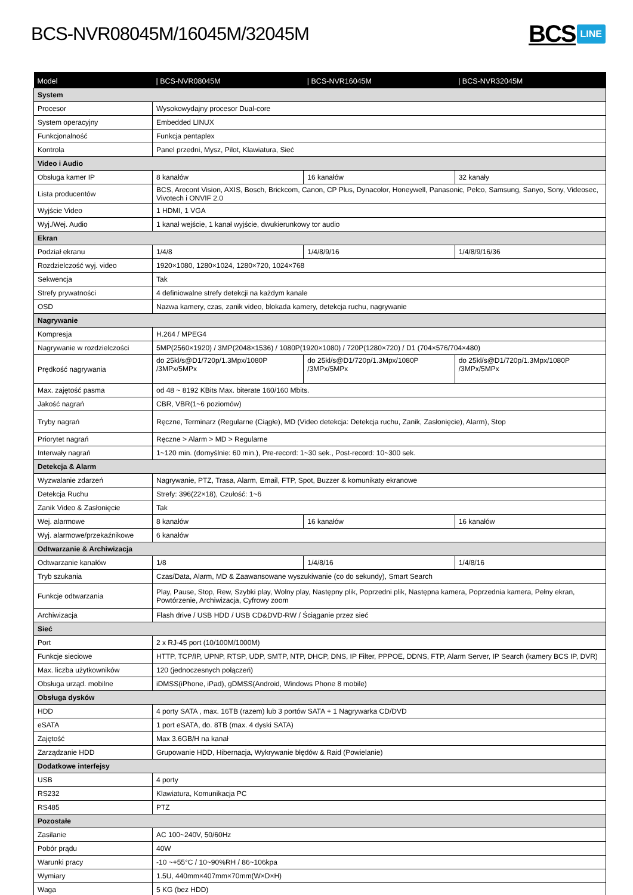BCS-NVR08045M/16045M/32045M
BCS LINE
| Model | / BCS-NVR08045M | / BCS-NVR16045M | / BCS-NVR32045M |
| --- | --- | --- | --- |
| System | | | |
| Procesor | Wysokowydajny procesor Dual-core | | |
| System operacyjny | Embedded LINUX | | |
| Funkcjonalność | Funkcja pentaplex | | |
| Kontrola | Panel przedni, Mysz, Pilot, Klawiatura, Sieć | | |
| Video i Audio | | | |
| Obsługa kamer IP | 8 kanałów | 16 kanałów | 32 kanały |
| Lista producentów | BCS, Arecont Vision, AXIS, Bosch, Brickcom, Canon, CP Plus, Dynacolor, Honeywell, Panasonic, Pelco, Samsung, Sanyo, Sony, Videosec, Vivotech i ONVIF 2.0 | | |
| Wyjście Video | 1 HDMI, 1 VGA | | |
| Wyj./Wej. Audio | 1 kanał wejście, 1 kanał wyjście, dwukierunkowy tor audio | | |
| Ekran | | | |
| Podział ekranu | 1/4/8 | 1/4/8/9/16 | 1/4/8/9/16/36 |
| Rozdzielczość wyj. video | 1920×1080, 1280×1024, 1280×720, 1024×768 | | |
| Sekwencja | Tak | | |
| Strefy prywatności | 4 definiowalne strefy detekcji na każdym kanale | | |
| OSD | Nazwa kamery, czas, zanik video, blokada kamery, detekcja ruchu, nagrywanie | | |
| Nagrywanie | | | |
| Kompresja | H.264 / MPEG4 | | |
| Nagrywanie w rozdzielczości | 5MP(2560×1920) / 3MP(2048×1536) / 1080P(1920×1080) / 720P(1280×720) / D1 (704×576/704×480) | | |
| Prędkość nagrywania | do 25kl/s@D1/720p/1.3Mpx/1080P /3MPx/5MPx | do 25kl/s@D1/720p/1.3Mpx/1080P /3MPx/5MPx | do 25kl/s@D1/720p/1.3Mpx/1080P /3MPx/5MPx |
| Max. zajętość pasma | od 48 ~ 8192 KBits Max. biterate 160/160 Mbits. | | |
| Jakość nagrań | CBR, VBR(1~6 poziomów) | | |
| Tryby nagrań | Ręczne, Terminarz (Regularne (Ciągłe), MD (Video detekcja: Detekcja ruchu, Zanik, Zasłonięcie), Alarm), Stop | | |
| Priorytet nagrań | Ręczne > Alarm > MD > Regularne | | |
| Interwały nagrań | 1~120 min. (domyślnie: 60 min.), Pre-record: 1~30 sek., Post-record: 10~300 sek. | | |
| Detekcja & Alarm | | | |
| Wyzwalanie zdarzeń | Nagrywanie, PTZ, Trasa, Alarm, Email, FTP, Spot, Buzzer & komunikaty ekranowe | | |
| Detekcja Ruchu | Strefy: 396(22×18), Czułość: 1~6 | | |
| Zanik Video & Zasłonięcie | Tak | | |
| Wej. alarmowe | 8 kanałów | 16 kanałów | 16 kanałów |
| Wyj. alarmowe/przekaźnikowe | 6 kanałów | | |
| Odtwarzanie & Archiwizacja | | | |
| Odtwarzanie kanałów | 1/8 | 1/4/8/16 | 1/4/8/16 |
| Tryb szukania | Czas/Data, Alarm, MD & Zaawansowane wyszukiwanie (co do sekundy), Smart Search | | |
| Funkcje odtwarzania | Play, Pause, Stop, Rew, Szybki play, Wolny play, Następny plik, Poprzedni plik, Następna kamera, Poprzednia kamera, Pełny ekran, Powtórzenie, Archiwizacja, Cyfrowy zoom | | |
| Archiwizacja | Flash drive / USB HDD / USB CD&DVD-RW / Ściąganie przez sieć | | |
| Sieć | | | |
| Port | 2 x RJ-45 port (10/100M/1000M) | | |
| Funkcje sieciowe | HTTP, TCP/IP, UPNP, RTSP, UDP, SMTP, NTP, DHCP, DNS, IP Filter, PPPOE, DDNS, FTP, Alarm Server, IP Search (kamery BCS IP, DVR) | | |
| Max. liczba użytkowników | 120 (jednoczesnych połączeń) | | |
| Obsługa urząd. mobilne | iDMSS(iPhone, iPad), gDMSS(Android, Windows Phone 8 mobile) | | |
| Obsługa dysków | | | |
| HDD | 4 porty SATA , max. 16TB (razem) lub 3 portów SATA + 1 Nagrywarka CD/DVD | | |
| eSATA | 1 port eSATA, do. 8TB (max. 4 dyski SATA) | | |
| Zajętość | Max 3.6GB/H na kanał | | |
| Zarządzanie HDD | Grupowanie HDD, Hibernacja, Wykrywanie błędów & Raid (Powielanie) | | |
| Dodatkowe interfejsy | | | |
| USB | 4 porty | | |
| RS232 | Klawiatura, Komunikacja PC | | |
| RS485 | PTZ | | |
| Pozostałe | | | |
| Zasilanie | AC 100~240V, 50/60Hz | | |
| Pobór prądu | 40W | | |
| Warunki pracy | -10 ~+55°C / 10~90%RH / 86~106kpa | | |
| Wymiary | 1.5U, 440mm×407mm×70mm(W×D×H) | | |
| Waga | 5 KG (bez HDD) | | |